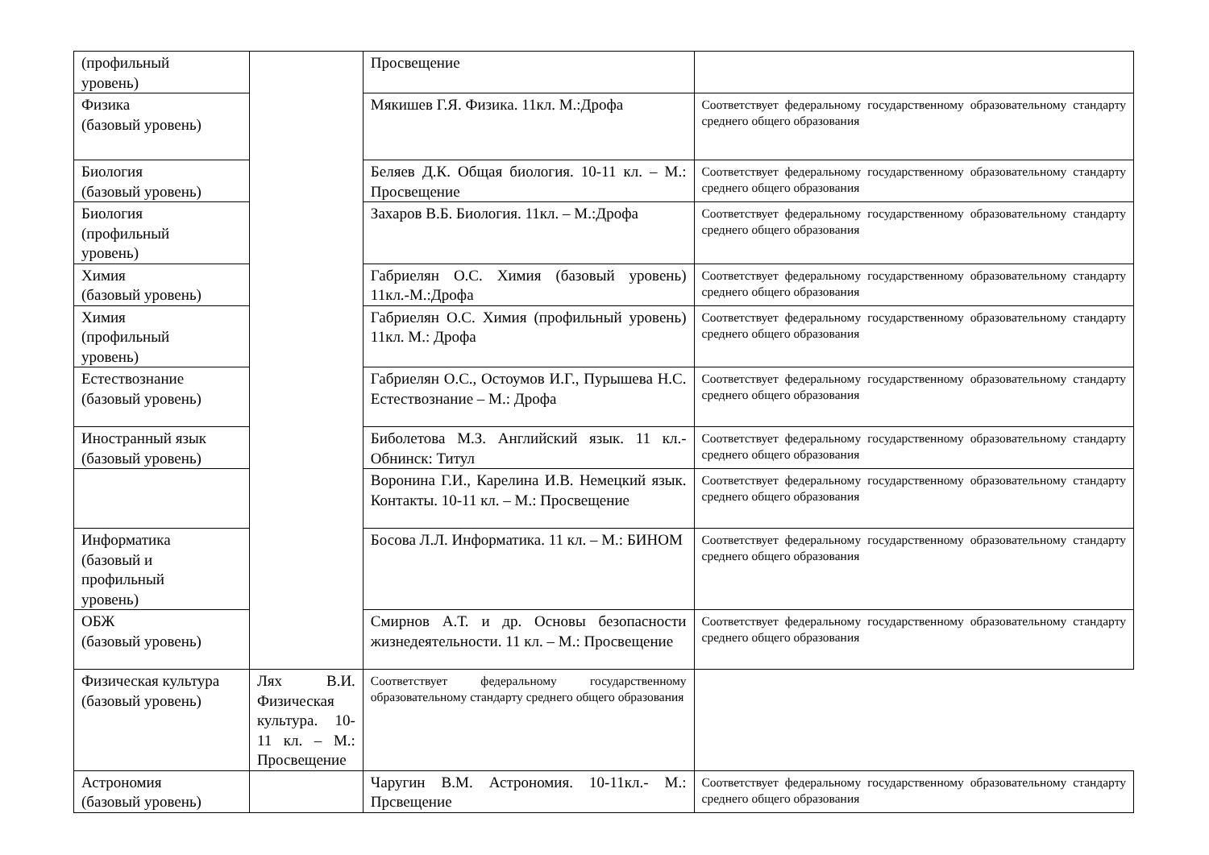| (профильный уровень) | | Просвещение | |
| Физика (базовый уровень) | | Мякишев Г.Я. Физика. 11кл. М.:Дрофа | Соответствует федеральному государственному образовательному стандарту среднего общего образования |
| Биология (базовый уровень) | | Беляев Д.К. Общая биология. 10-11 кл. – М.: Просвещение | Соответствует федеральному государственному образовательному стандарту среднего общего образования |
| Биология (профильный уровень) | | Захаров В.Б. Биология. 11кл. – М.:Дрофа | Соответствует федеральному государственному образовательному стандарту среднего общего образования |
| Химия (базовый уровень) | | Габриелян О.С. Химия (базовый уровень) 11кл.-М.:Дрофа | Соответствует федеральному государственному образовательному стандарту среднего общего образования |
| Химия (профильный уровень) | | Габриелян О.С. Химия (профильный уровень) 11кл. М.: Дрофа | Соответствует федеральному государственному образовательному стандарту среднего общего образования |
| Естествознание (базовый уровень) | | Габриелян О.С., Остоумов И.Г., Пурышева Н.С. Естествознание – М.: Дрофа | Соответствует федеральному государственному образовательному стандарту среднего общего образования |
| Иностранный язык (базовый уровень) | | Биболетова М.З. Английский язык. 11 кл.- Обнинск: Титул | Соответствует федеральному государственному образовательному стандарту среднего общего образования |
| | | Воронина Г.И., Карелина И.В. Немецкий язык. Контакты. 10-11 кл. – М.: Просвещение | Соответствует федеральному государственному образовательному стандарту среднего общего образования |
| Информатика (базовый и профильный уровень) | | Босова Л.Л. Информатика. 11 кл. – М.: БИНОМ | Соответствует федеральному государственному образовательному стандарту среднего общего образования |
| ОБЖ (базовый уровень) | | Смирнов А.Т. и др. Основы безопасности жизнедеятельности. 11 кл. – М.: Просвещение | Соответствует федеральному государственному образовательному стандарту среднего общего образования |
| Физическая культура (базовый уровень) | Лях В.И. Физическая культура. 10-11 кл. – М.: Просвещение | Соответствует федеральному государственному образовательному стандарту среднего общего образования | |
| Астрономия (базовый уровень) | | Чаругин В.М. Астрономия. 10-11кл.- М.: Прсвещение | Соответствует федеральному государственному образовательному стандарту среднего общего образования |